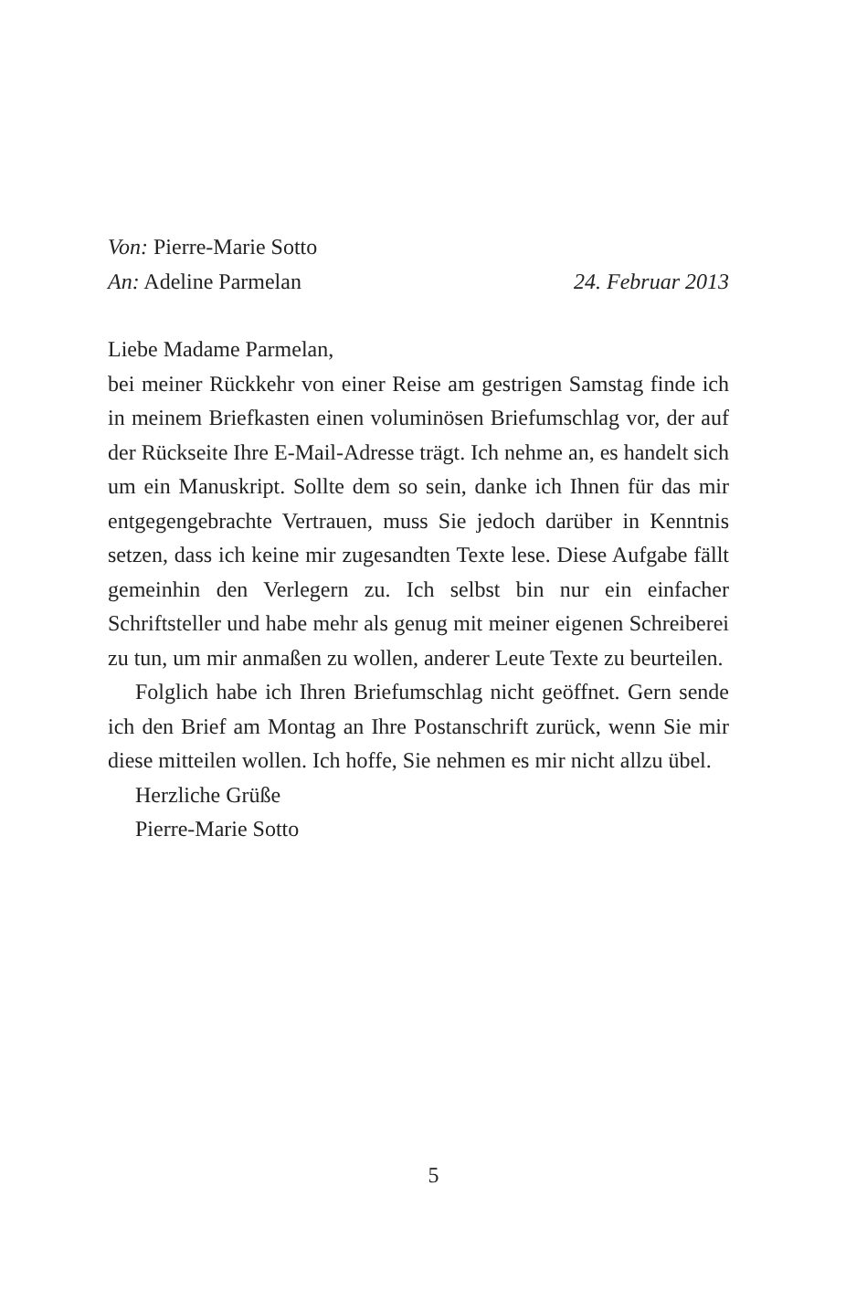Von: Pierre-Marie Sotto
An: Adeline Parmelan 24. Februar 2013
Liebe Madame Parmelan,
bei meiner Rückkehr von einer Reise am gestrigen Samstag finde ich in meinem Briefkasten einen voluminösen Briefumschlag vor, der auf der Rückseite Ihre E-Mail-Adresse trägt. Ich nehme an, es handelt sich um ein Manuskript. Sollte dem so sein, danke ich Ihnen für das mir entgegengebrachte Vertrauen, muss Sie jedoch darüber in Kenntnis setzen, dass ich keine mir zugesandten Texte lese. Diese Aufgabe fällt gemeinhin den Verlegern zu. Ich selbst bin nur ein einfacher Schriftsteller und habe mehr als genug mit meiner eigenen Schreiberei zu tun, um mir anmaßen zu wollen, anderer Leute Texte zu beurteilen.
Folglich habe ich Ihren Briefumschlag nicht geöffnet. Gern sende ich den Brief am Montag an Ihre Postanschrift zurück, wenn Sie mir diese mitteilen wollen. Ich hoffe, Sie nehmen es mir nicht allzu übel.
Herzliche Grüße
Pierre-Marie Sotto
5